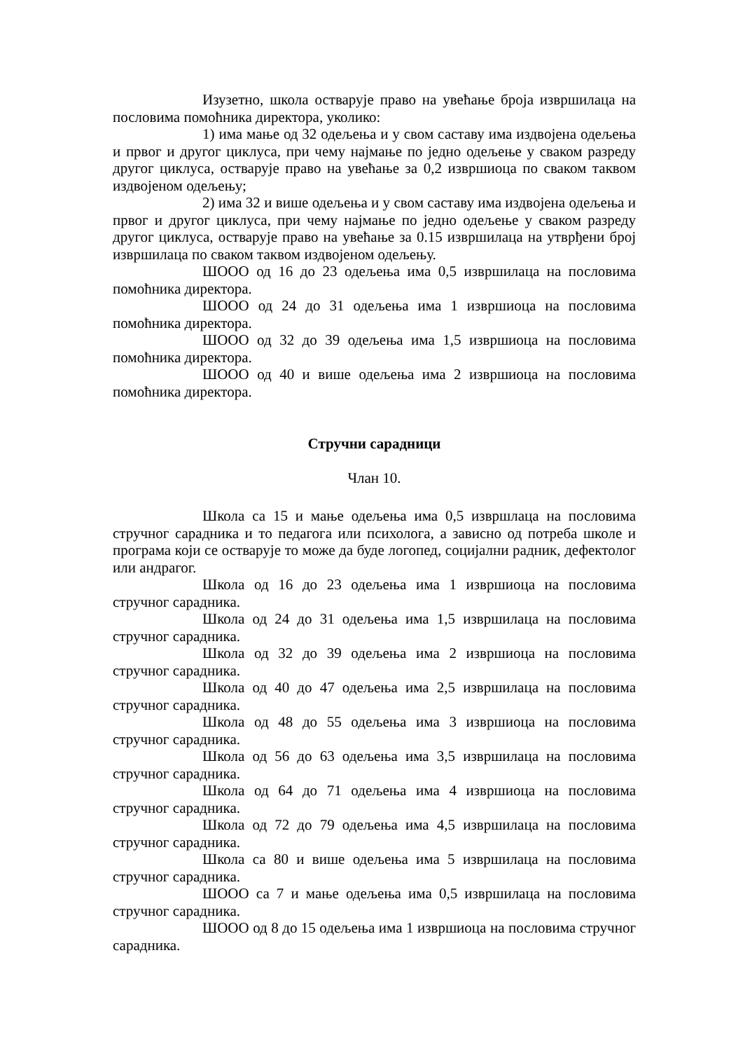Изузетно, школа остварује право на увећање броја извршилаца на пословима помоћника директора, уколико:
1) има мање од 32 одељења и у свом саставу има издвојена одељења и првог и другог циклуса, при чему најмање по једно одељење у сваком разреду другог циклуса, остварује право на увећање за 0,2 извршиоца по сваком таквом издвојеном одељењу;
2) има 32 и више одељења и у свом саставу има издвојена одељења и првог и другог циклуса, при чему најмање по једно одељење у сваком разреду другог циклуса, остварује право на увећање за 0.15 извршилаца на утврђени број извршилаца по сваком таквом издвојеном одељењу.
ШООО од 16 до 23 одељења има 0,5 извршилаца на пословима помоћника директора.
ШООО од 24 до 31 одељења има 1 извршиоца на пословима помоћника директора.
ШООО од 32 до 39 одељења има 1,5 извршиоца на пословима помоћника директора.
ШООО од 40 и више одељења има 2 извршиоца на пословима помоћника директора.
Стручни сарадници
Члан 10.
Школа са 15 и мање одељења има 0,5 извршлаца на пословима стручног сарадника и то педагога или психолога, а зависно од потреба школе и програма који се остварује то може да буде логопед, социјални радник, дефектолог или андрагог.
Школа од 16 до 23 одељења има 1 извршиоца на пословима стручног сарадника.
Школа од 24 до 31 одељења има 1,5 извршилаца на пословима стручног сарадника.
Школа од 32 до 39 одељења има 2 извршиоца на пословима стручног сарадника.
Школа од 40 до 47 одељења има 2,5 извршилаца на пословима стручног сарадника.
Школа од 48 до 55 одељења има 3 извршиоца на пословима стручног сарадника.
Школа од 56 до 63 одељења има 3,5 извршилаца на пословима стручног сарадника.
Школа од 64 до 71 одељења има 4 извршиоца на пословима стручног сарадника.
Школа од 72 до 79 одељења има 4,5 извршилаца на пословима стручног сарадника.
Школа са 80 и више одељења има 5 извршилаца на пословима стручног сарадника.
ШООО са 7 и мање одељења има 0,5 извршилаца на пословима стручног сарадника.
ШООО од 8 до 15 одељења има 1 извршиоца на пословима стручног сарадника.